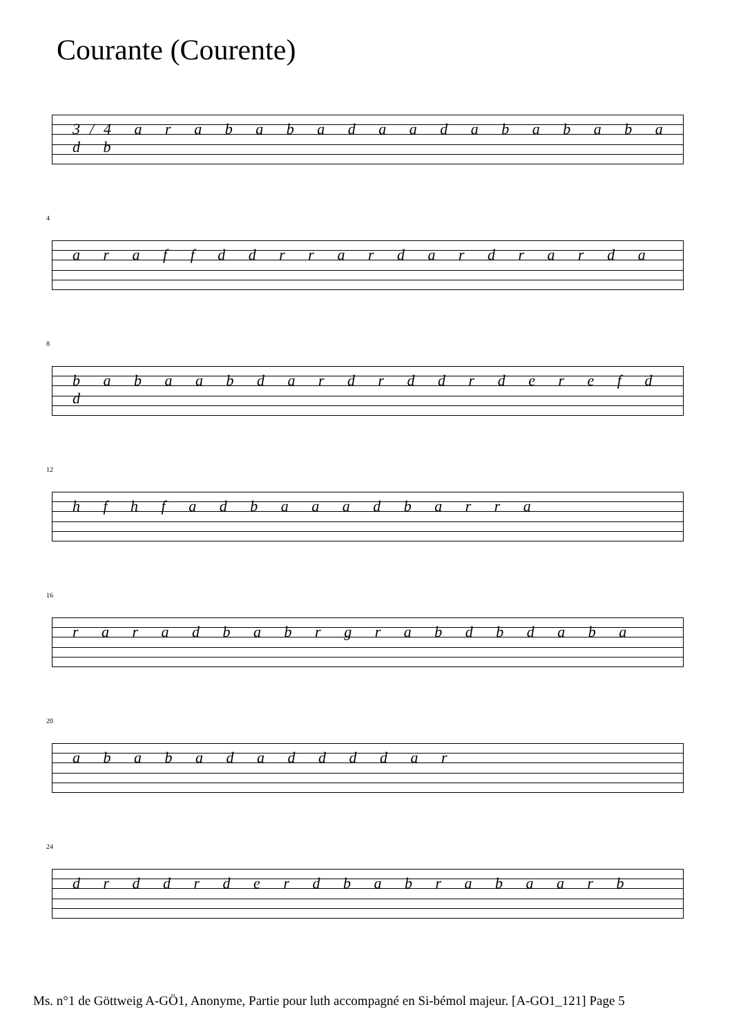Courante (Courente)
3/4 a r a b a b a d a a d a b a b a b a d b
4
a r a f f d d r r a r d a r d r a r d a
8
b a b a a b d a r d r d d r d e r e f d d
12
h f h f a d b a a a d b a r r a
16
r a r a d b a b r g r a b d b d a b a
20
a b a b a d a d d d d a r
24
d r d d r d e r d b a b r a b a a r b
Ms. n°1 de Göttweig A-GÖ1, Anonyme, Partie pour luth accompagné en Si-bémol majeur. [A-GO1_121] Page 5